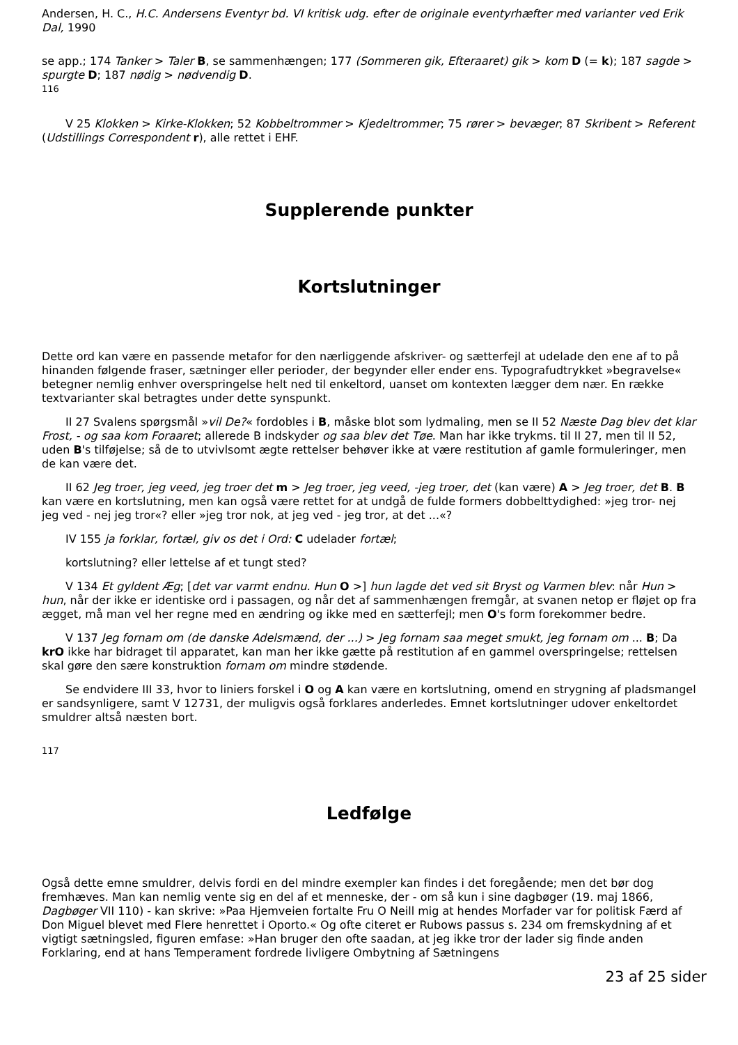Andersen, H. C., H.C. Andersens Eventyr bd. VI kritisk udg. efter de originale eventyrhæfter med varianter ved Erik Dal, 1990
se app.; 174 Tanker > Taler B, se sammenhængen; 177 (Sommeren gik, Efteraaret) gik > kom D (= k); 187 sagde > spurgte D; 187 nødig > nødvendig D.
116
V 25 Klokken > Kirke-Klokken; 52 Kobbeltrommer > Kjedeltrommer; 75 rører > bevæger; 87 Skribent > Referent (Udstillings Correspondent r), alle rettet i EHF.
Supplerende punkter
Kortslutninger
Dette ord kan være en passende metafor for den nærliggende afskriver- og sætterfejl at udelade den ene af to på hinanden følgende fraser, sætninger eller perioder, der begynder eller ender ens. Typografudtrykket »begravelse« betegner nemlig enhver overspringelse helt ned til enkeltord, uanset om kontexten lægger dem nær. En række textvarianter skal betragtes under dette synspunkt.
II 27 Svalens spørgsmål »vil De?« fordobles i B, måske blot som lydmaling, men se II 52 Næste Dag blev det klar Frost, - og saa kom Foraaret; allerede B indskyder og saa blev det Tøe. Man har ikke trykms. til II 27, men til II 52, uden B's tilføjelse; så de to utvivlsomt ægte rettelser behøver ikke at være restitution af gamle formuleringer, men de kan være det.
II 62 Jeg troer, jeg veed, jeg troer det m > Jeg troer, jeg veed, -jeg troer, det (kan være) A > Jeg troer, det B. B kan være en kortslutning, men kan også være rettet for at undgå de fulde formers dobbelttydighed: »jeg tror- nej jeg ved - nej jeg tror«? eller »jeg tror nok, at jeg ved - jeg tror, at det ...«?
IV 155 ja forklar, fortæl, giv os det i Ord: C udelader fortæl;
kortslutning? eller lettelse af et tungt sted?
V 134 Et gyldent Æg; [det var varmt endnu. Hun O >] hun lagde det ved sit Bryst og Varmen blev: når Hun > hun, når der ikke er identiske ord i passagen, og når det af sammenhængen fremgår, at svanen netop er fløjet op fra ægget, må man vel her regne med en ændring og ikke med en sætterfejl; men O's form forekommer bedre.
V 137 Jeg fornam om (de danske Adelsmænd, der ...) > Jeg fornam saa meget smukt, jeg fornam om ... B; Da krO ikke har bidraget til apparatet, kan man her ikke gætte på restitution af en gammel overspringelse; rettelsen skal gøre den sære konstruktion fornam om mindre stødende.
Se endvidere III 33, hvor to liniers forskel i O og A kan være en kortslutning, omend en strygning af pladsmangel er sandsynligere, samt V 12731, der muligvis også forklares anderledes. Emnet kortslutninger udover enkeltordet smuldrer altså næsten bort.
117
Ledfølge
Også dette emne smuldrer, delvis fordi en del mindre exempler kan findes i det foregående; men det bør dog fremhæves. Man kan nemlig vente sig en del af et menneske, der - om så kun i sine dagbøger (19. maj 1866, Dagbøger VII 110) - kan skrive: »Paa Hjemveien fortalte Fru O Neill mig at hendes Morfader var for politisk Færd af Don Miguel blevet med Flere henrettet i Oporto.« Og ofte citeret er Rubows passus s. 234 om fremskydning af et vigtigt sætningsled, figuren emfase: »Han bruger den ofte saadan, at jeg ikke tror der lader sig finde anden Forklaring, end at hans Temperament fordrede livligere Ombytning af Sætningens
23 af 25 sider